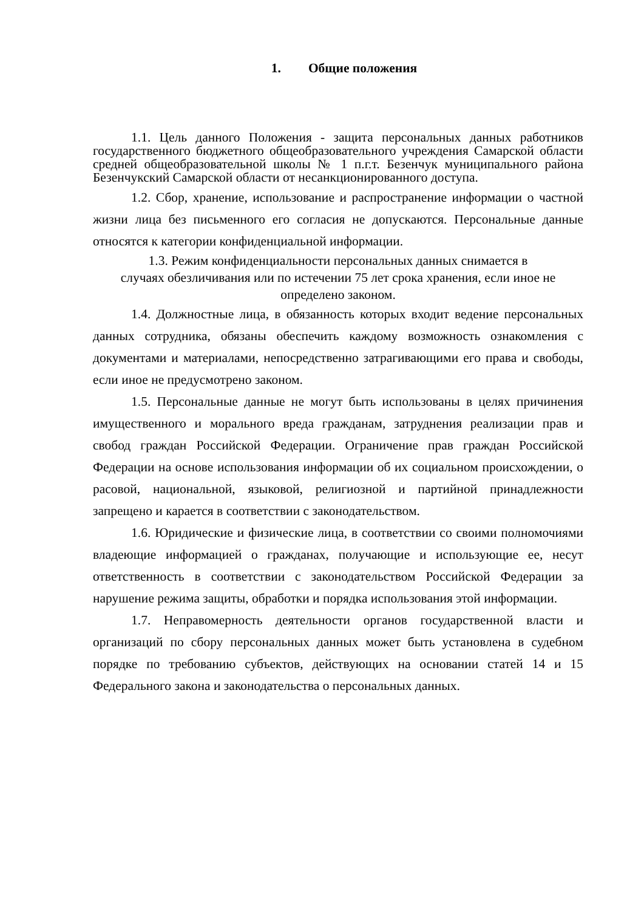1. Общие положения
1.1. Цель данного Положения - защита персональных данных работников государственного бюджетного общеобразовательного учреждения Самарской области средней общеобразовательной школы № 1 п.г.т. Безенчук муниципального района Безенчукский Самарской области от несанкционированного доступа.
1.2. Сбор, хранение, использование и распространение информации о частной жизни лица без письменного его согласия не допускаются. Персональные данные относятся к категории конфиденциальной информации.
1.3. Режим конфиденциальности персональных данных снимается в
случаях обезличивания или по истечении 75 лет срока хранения, если иное не
определено законом.
1.4. Должностные лица, в обязанность которых входит ведение персональных данных сотрудника, обязаны обеспечить каждому возможность ознакомления с документами и материалами, непосредственно затрагивающими его права и свободы, если иное не предусмотрено законом.
1.5. Персональные данные не могут быть использованы в целях причинения имущественного и морального вреда гражданам, затруднения реализации прав и свобод граждан Российской Федерации. Ограничение прав граждан Российской Федерации на основе использования информации об их социальном происхождении, о расовой, национальной, языковой, религиозной и партийной принадлежности запрещено и карается в соответствии с законодательством.
1.6. Юридические и физические лица, в соответствии со своими полномочиями владеющие информацией о гражданах, получающие и использующие ее, несут ответственность в соответствии с законодательством Российской Федерации за нарушение режима защиты, обработки и порядка использования этой информации.
1.7. Неправомерность деятельности органов государственной власти и организаций по сбору персональных данных может быть установлена в судебном порядке по требованию субъектов, действующих на основании статей 14 и 15 Федерального закона и законодательства о персональных данных.